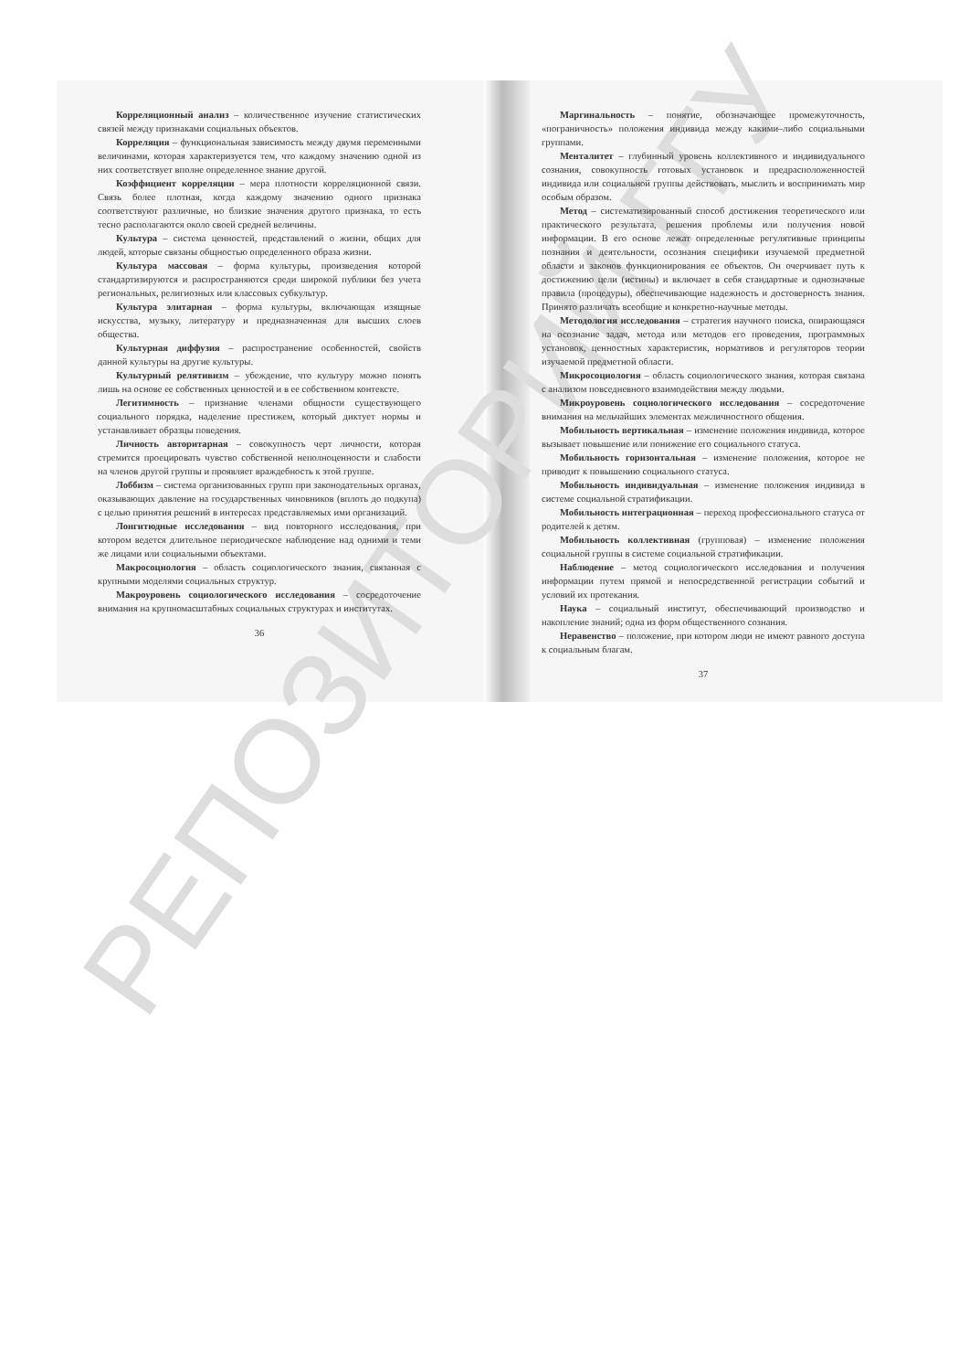РЕПОЗИТОРИЙ ГГУ
Корреляционный анализ – количественное изучение статистических связей между признаками социальных объектов.
Корреляция – функциональная зависимость между двумя переменными величинами, которая характеризуется тем, что каждому значению одной из них соответствует вполне определенное знание другой.
Коэффициент корреляции – мера плотности корреляционной связи. Связь более плотная, когда каждому значению одного признака соответствуют различные, но близкие значения другого признака, то есть тесно располагаются около своей средней величины.
Культура – система ценностей, представлений о жизни, общих для людей, которые связаны общностью определенного образа жизни.
Культура массовая – форма культуры, произведения которой стандартизируются и распространяются среди широкой публики без учета региональных, религиозных или классовых субкультур.
Культура элитарная – форма культуры, включающая изящные искусства, музыку, литературу и предназначенная для высших слоев общества.
Культурная диффузия – распространение особенностей, свойств данной культуры на другие культуры.
Культурный релятивизм – убеждение, что культуру можно понять лишь на основе ее собственных ценностей и в ее собственном контексте.
Легитимность – признание членами общности существующего социального порядка, наделение престижем, который диктует нормы и устанавливает образцы поведения.
Личность авторитарная – совокупность черт личности, которая стремится проецировать чувство собственной неполноценности и слабости на членов другой группы и проявляет враждебность к этой группе.
Лоббизм – система организованных групп при законодательных органах, оказывающих давление на государственных чиновников (вплоть до подкупа) с целью принятия решений в интересах представляемых ими организаций.
Лонгитюдные исследования – вид повторного исследования, при котором ведется длительное периодическое наблюдение над одними и теми же лицами или социальными объектами.
Макросоциология – область социологического знания, связанная с крупными моделями социальных структур.
Макроуровень социологического исследования – сосредоточение внимания на крупномасштабных социальных структурах и институтах.
36
Маргинальность – понятие, обозначающее промежуточность, «пограничность» положения индивида между какими–либо социальными группами.
Менталитет – глубинный уровень коллективного и индивидуального сознания, совокупность готовых установок и предрасположенностей индивида или социальной группы действовать, мыслить и воспринимать мир особым образом.
Метод – систематизированный способ достижения теоретического или практического результата, решения проблемы или получения новой информации. В его основе лежат определенные регулятивные принципы познания и деятельности, осознания специфики изучаемой предметной области и законов функционирования ее объектов. Он очерчивает путь к достижению цели (истины) и включает в себя стандартные и однозначные правила (процедуры), обеспечивающие надежность и достоверность знания. Принято различать всеобщие и конкретно-научные методы.
Методология исследования – стратегия научного поиска, опирающаяся на осознание задач, метода или методов его проведения, программных установок, ценностных характеристик, нормативов и регуляторов теории изучаемой предметной области.
Микросоциология – область социологического знания, которая связана с анализом повседневного взаимодействия между людьми.
Микроуровень социологического исследования – сосредоточение внимания на мельчайших элементах межличностного общения.
Мобильность вертикальная – изменение положения индивида, которое вызывает повышение или понижение его социального статуса.
Мобильность горизонтальная – изменение положения, которое не приводит к повышению социального статуса.
Мобильность индивидуальная – изменение положения индивида в системе социальной стратификации.
Мобильность интеграционная – переход профессионального статуса от родителей к детям.
Мобильность коллективная (групповая) – изменение положения социальной группы в системе социальной стратификации.
Наблюдение – метод социологического исследования и получения информации путем прямой и непосредственной регистрации событий и условий их протекания.
Наука – социальный институт, обеспечивающий производство и накопление знаний; одна из форм общественного сознания.
Неравенство – положение, при котором люди не имеют равного доступа к социальным благам.
37